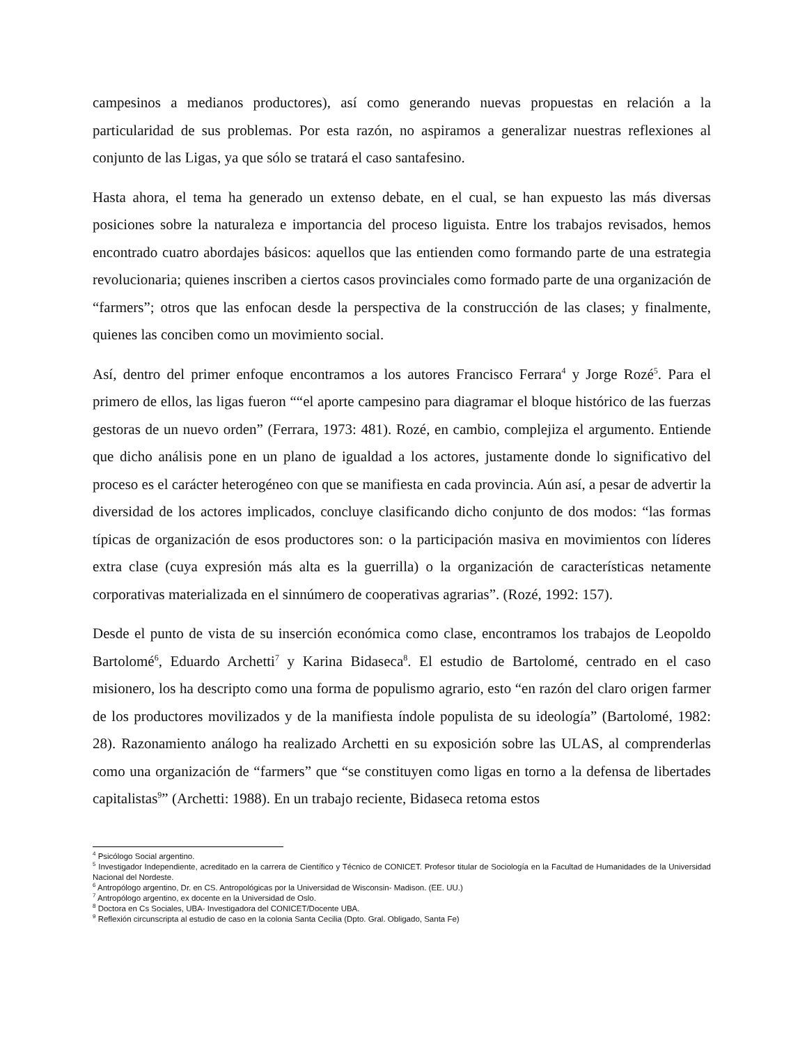campesinos a medianos productores), así como generando nuevas propuestas en relación a la particularidad de sus problemas. Por esta razón, no aspiramos a generalizar nuestras reflexiones al conjunto de las Ligas, ya que sólo se tratará el caso santafesino.
Hasta ahora, el tema ha generado un extenso debate, en el cual, se han expuesto las más diversas posiciones sobre la naturaleza e importancia del proceso liguista. Entre los trabajos revisados, hemos encontrado cuatro abordajes básicos: aquellos que las entienden como formando parte de una estrategia revolucionaria; quienes inscriben a ciertos casos provinciales como formado parte de una organización de “farmers”; otros que las enfocan desde la perspectiva de la construcción de las clases; y finalmente, quienes las conciben como un movimiento social.
Así, dentro del primer enfoque encontramos a los autores Francisco Ferrara<sup>4</sup> y Jorge Rozé<sup>5</sup>. Para el primero de ellos, las ligas fueron ““el aporte campesino para diagramar el bloque histórico de las fuerzas gestoras de un nuevo orden” (Ferrara, 1973: 481). Rozé, en cambio, complejiza el argumento. Entiende que dicho análisis pone en un plano de igualdad a los actores, justamente donde lo significativo del proceso es el carácter heterogéneo con que se manifiesta en cada provincia. Aún así, a pesar de advertir la diversidad de los actores implicados, concluye clasificando dicho conjunto de dos modos: “las formas típicas de organización de esos productores son: o la participación masiva en movimientos con líderes extra clase (cuya expresión más alta es la guerrilla) o la organización de características netamente corporativas materializada en el sinnúmero de cooperativas agrarias”. (Rozé, 1992: 157).
Desde el punto de vista de su inserción económica como clase, encontramos los trabajos de Leopoldo Bartolomé<sup>6</sup>, Eduardo Archetti<sup>7</sup> y Karina Bidaseca<sup>8</sup>. El estudio de Bartolomé, centrado en el caso misionero, los ha descripto como una forma de populismo agrario, esto “en razón del claro origen farmer de los productores movilizados y de la manifiesta índole populista de su ideología” (Bartolomé, 1982: 28). Razonamiento análogo ha realizado Archetti en su exposición sobre las ULAS, al comprenderlas como una organización de “farmers” que “se constituyen como ligas en torno a la defensa de libertades capitalistas<sup>9</sup>” (Archetti: 1988). En un trabajo reciente, Bidaseca retoma estos
<sup>4</sup> Psicólogo Social argentino.
<sup>5</sup> Investigador Independiente, acreditado en la carrera de Científico y Técnico de CONICET. Profesor titular de Sociología en la Facultad de Humanidades de la Universidad Nacional del Nordeste.
<sup>6</sup> Antropólogo argentino, Dr. en CS. Antropológicas por la Universidad de Wisconsin- Madison. (EE. UU.)
<sup>7</sup> Antropólogo argentino, ex docente en la Universidad de Oslo.
<sup>8</sup> Doctora en Cs Sociales, UBA- Investigadora del CONICET/Docente UBA.
<sup>9</sup> Reflexión circunscripta al estudio de caso en la colonia Santa Cecilia (Dpto. Gral. Obligado, Santa Fe)